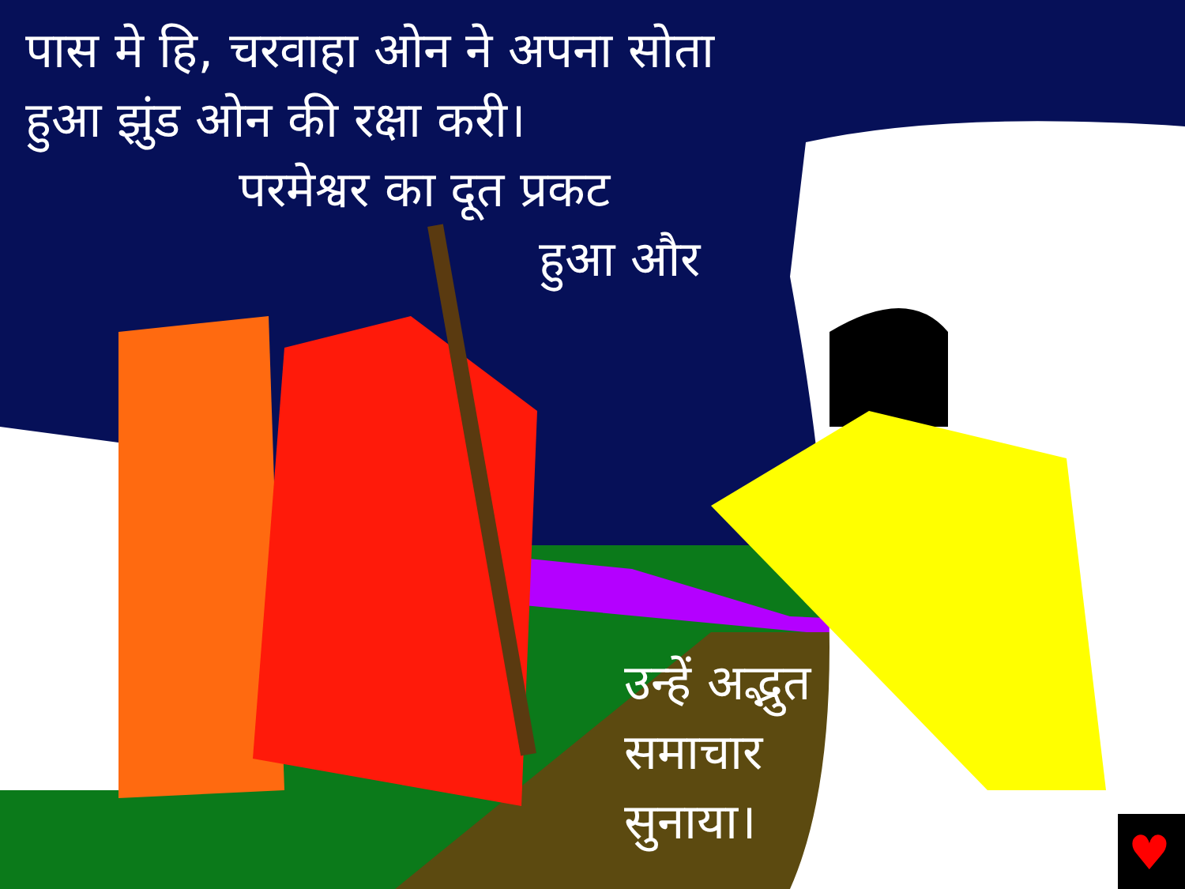♥
पास मे हि, चरवाहा ओन ने अपना सोता
हुआ झुंड ओन की रक्षा करी।
परमेश्वर का दूत प्रकट
हुआ और
उन्हें अद्भुत
समाचार
सुनाया।